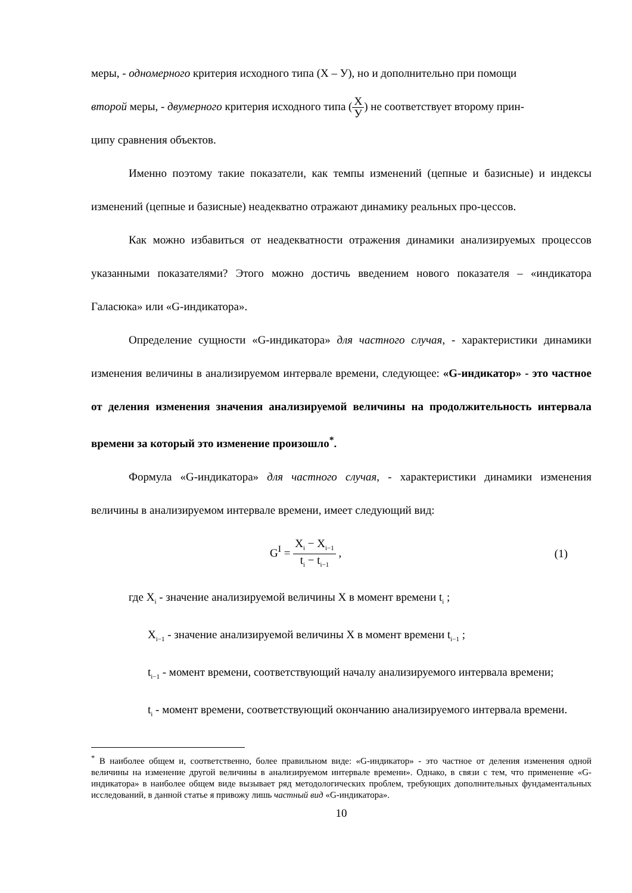меры, - одномерного критерия исходного типа (Х – У), но и дополнительно при помощи
второй меры, - двумерного критерия исходного типа (X У) не соответствует второму прин-
ципу сравнения объектов.
Именно поэтому такие показатели, как темпы изменений (цепные и базисные) и индексы изменений (цепные и базисные) неадекватно отражают динамику реальных про-цессов.
Как можно избавиться от неадекватности отражения динамики анализируемых процессов указанными показателями? Этого можно достичь введением нового показателя – «индикатора Галасюка» или «G-индикатора».
Определение сущности «G-индикатора» для частного случая, - характеристики динамики изменения величины в анализируемом интервале времени, следующее: «G-индикатор» - это частное от деления изменения значения анализируемой величины на продолжительность интервала времени за который это изменение произошло<sup>*</sup>.
Формула «G-индикатора» для частного случая, - характеристики динамики изменения величины в анализируемом интервале времени, имеет следующий вид:
G<sup>I</sup> = X<sub>i</sub> − X<sub>i−1</sub> t<sub>i</sub> − t<sub>i−1</sub> , (1)
где X<sub>i</sub> - значение анализируемой величины Х в момент времени t<sub>i</sub> ;
X<sub>i−1</sub> - значение анализируемой величины Х в момент времени t<sub>i−1</sub> ;
t<sub>i−1</sub> - момент времени, соответствующий началу анализируемого интервала времени;
t<sub>i</sub> - момент времени, соответствующий окончанию анализируемого интервала времени.
<sup>*</sup> В наиболее общем и, соответственно, более правильном виде: «G-индикатор» - это частное от деления изменения одной величины на изменение другой величины в анализируемом интервале времени». Однако, в связи с тем, что применение «G-индикатора» в наиболее общем виде вызывает ряд методологических проблем, требующих дополнительных фундаментальных исследований, в данной статье я привожу лишь частный вид «G-индикатора».
10